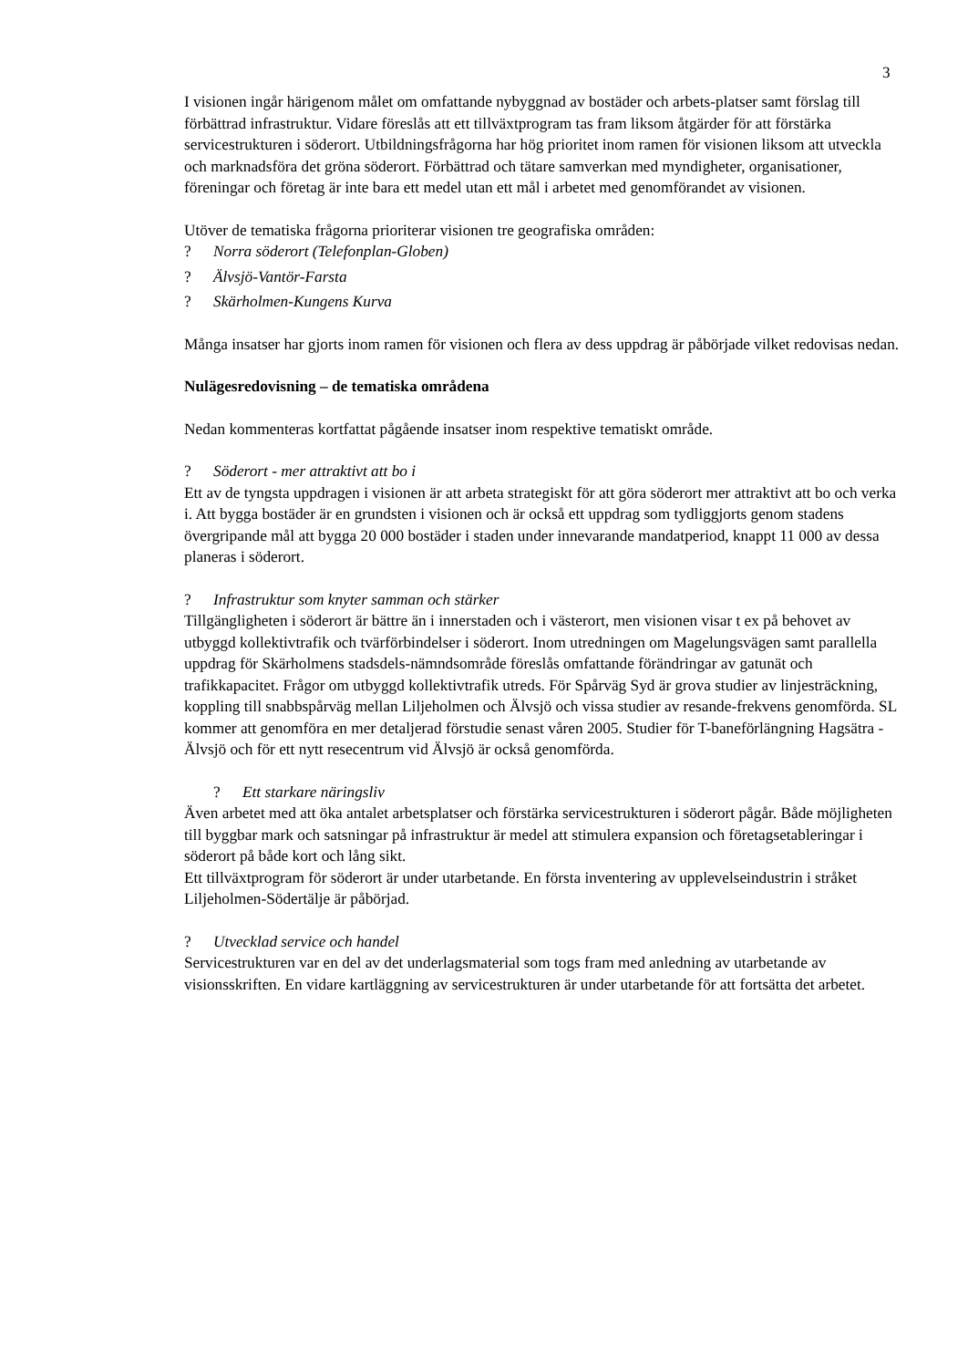3
I visionen ingår härigenom målet om omfattande nybyggnad av bostäder och arbets-platser samt förslag till förbättrad infrastruktur. Vidare föreslås att ett tillväxtprogram tas fram liksom åtgärder för att förstärka servicestrukturen i söderort. Utbildningsfrågorna har hög prioritet inom ramen för visionen liksom att utveckla och marknadsföra det gröna söderort. Förbättrad och tätare samverkan med myndigheter, organisationer, föreningar och företag är inte bara ett medel utan ett mål i arbetet med genomförandet av visionen.
Utöver de tematiska frågorna prioriterar visionen tre geografiska områden:
? Norra söderort (Telefonplan-Globen)
? Älvsjö-Vantör-Farsta
? Skärholmen-Kungens Kurva
Många insatser har gjorts inom ramen för visionen och flera av dess uppdrag är påbörjade vilket redovisas nedan.
Nulägesredovisning – de tematiska områdena
Nedan kommenteras kortfattat pågående insatser inom respektive tematiskt område.
? Söderort - mer attraktivt att bo i
Ett av de tyngsta uppdragen i visionen är att arbeta strategiskt för att göra söderort mer attraktivt att bo och verka i. Att bygga bostäder är en grundsten i visionen och är också ett uppdrag som tydliggjorts genom stadens övergripande mål att bygga 20 000 bostäder i staden under innevarande mandatperiod, knappt 11 000 av dessa planeras i söderort.
? Infrastruktur som knyter samman och stärker
Tillgängligheten i söderort är bättre än i innerstaden och i västerort, men visionen visar t ex på behovet av utbyggd kollektivtrafik och tvärförbindelser i söderort. Inom utredningen om Magelungsvägen samt parallella uppdrag för Skärholmens stadsdels-nämndsområde föreslås omfattande förändringar av gatunät och trafikkapacitet. Frågor om utbyggd kollektivtrafik utreds. För Spårväg Syd är grova studier av linjesträckning, koppling till snabbspårväg mellan Liljeholmen och Älvsjö och vissa studier av resande-frekvens genomförda. SL kommer att genomföra en mer detaljerad förstudie senast våren 2005. Studier för T-baneförlängning Hagsätra - Älvsjö och för ett nytt resecentrum vid Älvsjö är också genomförda.
? Ett starkare näringsliv
Även arbetet med att öka antalet arbetsplatser och förstärka servicestrukturen i söderort pågår. Både möjligheten till byggbar mark och satsningar på infrastruktur är medel att stimulera expansion och företagsetableringar i söderort på både kort och lång sikt.
Ett tillväxtprogram för söderort är under utarbetande. En första inventering av upplevelseindustrin i stråket Liljeholmen-Södertälje är påbörjad.
? Utvecklad service och handel
Servicestrukturen var en del av det underlagsmaterial som togs fram med anledning av utarbetande av visionsskriften. En vidare kartläggning av servicestrukturen är under utarbetande för att fortsätta det arbetet.